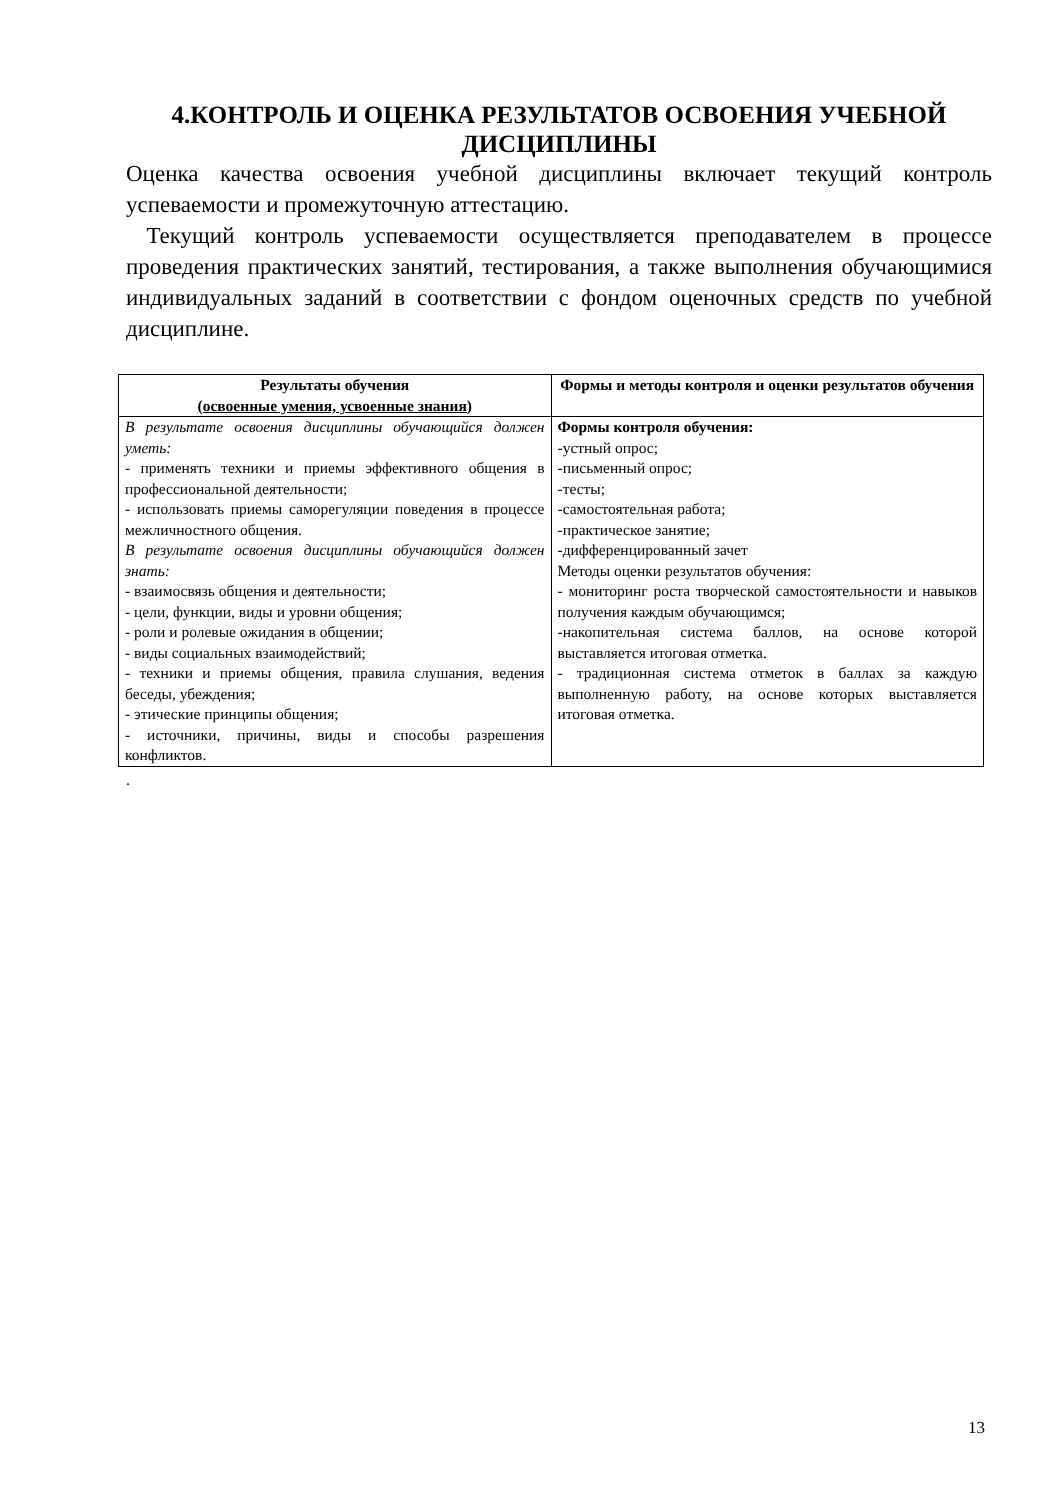4.КОНТРОЛЬ И ОЦЕНКА РЕЗУЛЬТАТОВ ОСВОЕНИЯ УЧЕБНОЙ ДИСЦИПЛИНЫ
Оценка качества освоения учебной дисциплины включает текущий контроль успеваемости и промежуточную аттестацию.
Текущий контроль успеваемости осуществляется преподавателем в процессе проведения практических занятий, тестирования, а также выполнения обучающимися индивидуальных заданий в соответствии с фондом оценочных средств по учебной дисциплине.
| Результаты обучения (освоенные умения, усвоенные знания) | Формы и методы контроля и оценки результатов обучения |
| --- | --- |
| В результате освоения дисциплины обучающийся должен уметь: - применять техники и приемы эффективного общения в профессиональной деятельности; - использовать приемы саморегуляции поведения в процессе межличностного общения. В результате освоения дисциплины обучающийся должен знать: - взаимосвязь общения и деятельности; - цели, функции, виды и уровни общения; - роли и ролевые ожидания в общении; - виды социальных взаимодействий; - техники и приемы общения, правила слушания, ведения беседы, убеждения; - этические принципы общения; - источники, причины, виды и способы разрешения конфликтов. | Формы контроля обучения: -устный опрос; -письменный опрос; -тесты; -самостоятельная работа; -практическое занятие; -дифференцированный зачет Методы оценки результатов обучения: - мониторинг роста творческой самостоятельности и навыков получения каждым обучающимся; -накопительная система баллов, на основе которой выставляется итоговая отметка. - традиционная система отметок в баллах за каждую выполненную работу, на основе которых выставляется итоговая отметка. |
.
13